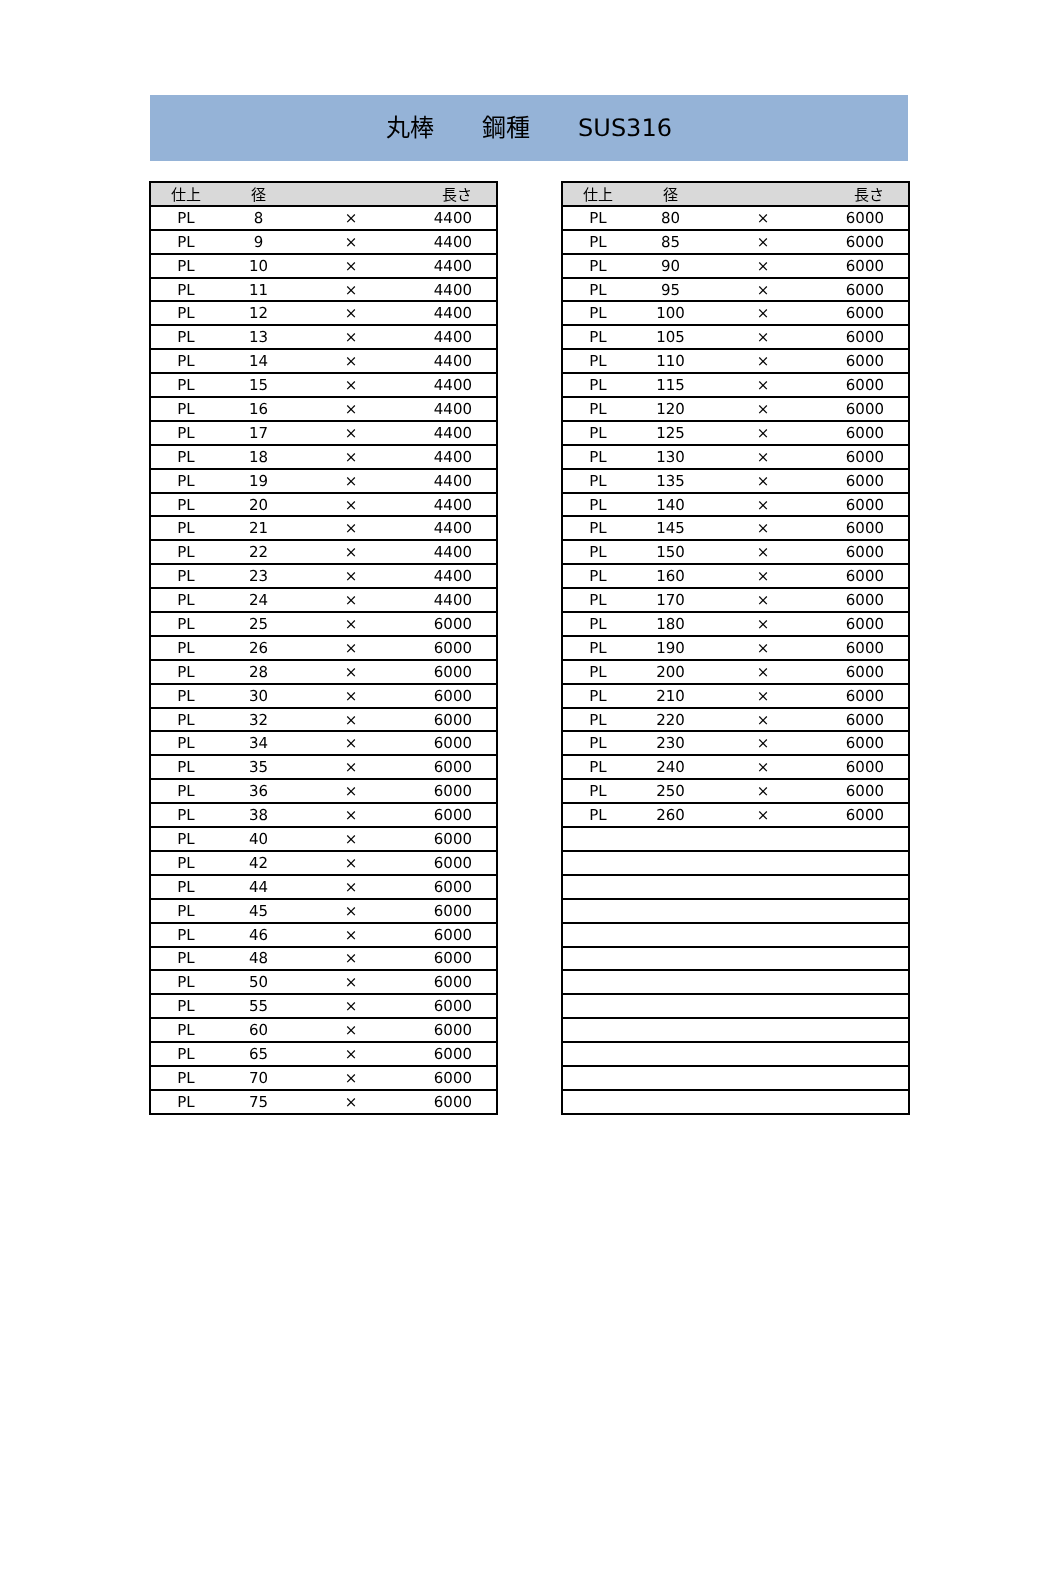丸棒　　鋼種　　SUS316
| 仕上 | 径 | | 長さ |
| --- | --- | --- | --- |
| PL | 8 | × | 4400 |
| PL | 9 | × | 4400 |
| PL | 10 | × | 4400 |
| PL | 11 | × | 4400 |
| PL | 12 | × | 4400 |
| PL | 13 | × | 4400 |
| PL | 14 | × | 4400 |
| PL | 15 | × | 4400 |
| PL | 16 | × | 4400 |
| PL | 17 | × | 4400 |
| PL | 18 | × | 4400 |
| PL | 19 | × | 4400 |
| PL | 20 | × | 4400 |
| PL | 21 | × | 4400 |
| PL | 22 | × | 4400 |
| PL | 23 | × | 4400 |
| PL | 24 | × | 4400 |
| PL | 25 | × | 6000 |
| PL | 26 | × | 6000 |
| PL | 28 | × | 6000 |
| PL | 30 | × | 6000 |
| PL | 32 | × | 6000 |
| PL | 34 | × | 6000 |
| PL | 35 | × | 6000 |
| PL | 36 | × | 6000 |
| PL | 38 | × | 6000 |
| PL | 40 | × | 6000 |
| PL | 42 | × | 6000 |
| PL | 44 | × | 6000 |
| PL | 45 | × | 6000 |
| PL | 46 | × | 6000 |
| PL | 48 | × | 6000 |
| PL | 50 | × | 6000 |
| PL | 55 | × | 6000 |
| PL | 60 | × | 6000 |
| PL | 65 | × | 6000 |
| PL | 70 | × | 6000 |
| PL | 75 | × | 6000 |
| 仕上 | 径 | | 長さ |
| --- | --- | --- | --- |
| PL | 80 | × | 6000 |
| PL | 85 | × | 6000 |
| PL | 90 | × | 6000 |
| PL | 95 | × | 6000 |
| PL | 100 | × | 6000 |
| PL | 105 | × | 6000 |
| PL | 110 | × | 6000 |
| PL | 115 | × | 6000 |
| PL | 120 | × | 6000 |
| PL | 125 | × | 6000 |
| PL | 130 | × | 6000 |
| PL | 135 | × | 6000 |
| PL | 140 | × | 6000 |
| PL | 145 | × | 6000 |
| PL | 150 | × | 6000 |
| PL | 160 | × | 6000 |
| PL | 170 | × | 6000 |
| PL | 180 | × | 6000 |
| PL | 190 | × | 6000 |
| PL | 200 | × | 6000 |
| PL | 210 | × | 6000 |
| PL | 220 | × | 6000 |
| PL | 230 | × | 6000 |
| PL | 240 | × | 6000 |
| PL | 250 | × | 6000 |
| PL | 260 | × | 6000 |